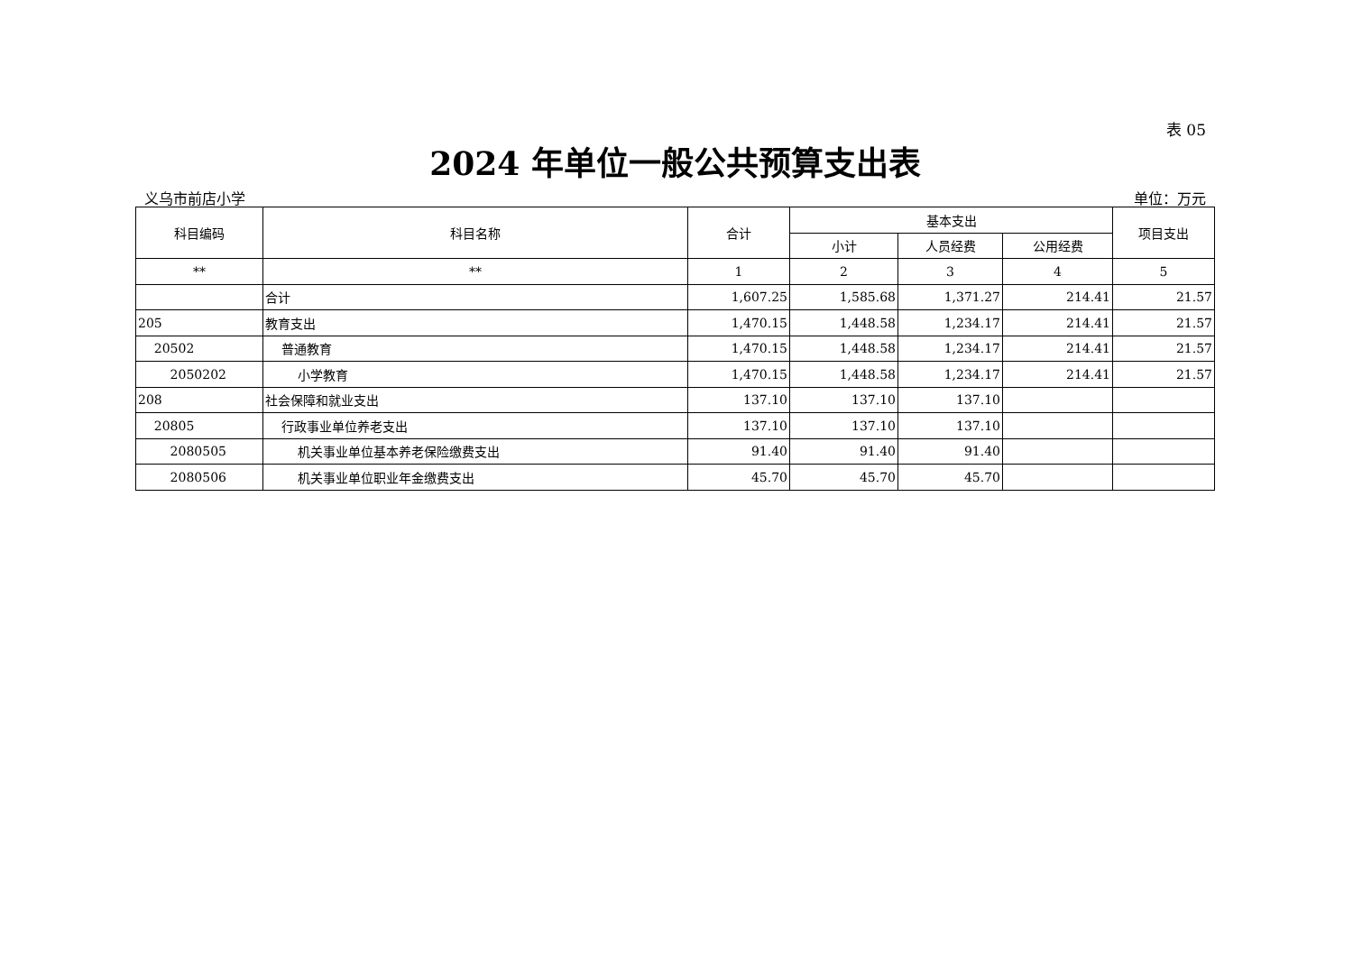表 05
2024 年单位一般公共预算支出表
义乌市前店小学 单位：万元
| 科目编码 | 科目名称 | 合计 | 基本支出 | | | 项目支出 |
| --- | --- | --- | --- | --- | --- | --- |
| | | | 小计 | 人员经费 | 公用经费 | |
| ** | ** | 1 | 2 | 3 | 4 | 5 |
| | 合计 | 1,607.25 | 1,585.68 | 1,371.27 | 214.41 | 21.57 |
| 205 | 教育支出 | 1,470.15 | 1,448.58 | 1,234.17 | 214.41 | 21.57 |
| 20502 | 普通教育 | 1,470.15 | 1,448.58 | 1,234.17 | 214.41 | 21.57 |
| 2050202 | 小学教育 | 1,470.15 | 1,448.58 | 1,234.17 | 214.41 | 21.57 |
| 208 | 社会保障和就业支出 | 137.10 | 137.10 | 137.10 | | |
| 20805 | 行政事业单位养老支出 | 137.10 | 137.10 | 137.10 | | |
| 2080505 | 机关事业单位基本养老保险缴费支出 | 91.40 | 91.40 | 91.40 | | |
| 2080506 | 机关事业单位职业年金缴费支出 | 45.70 | 45.70 | 45.70 | | |